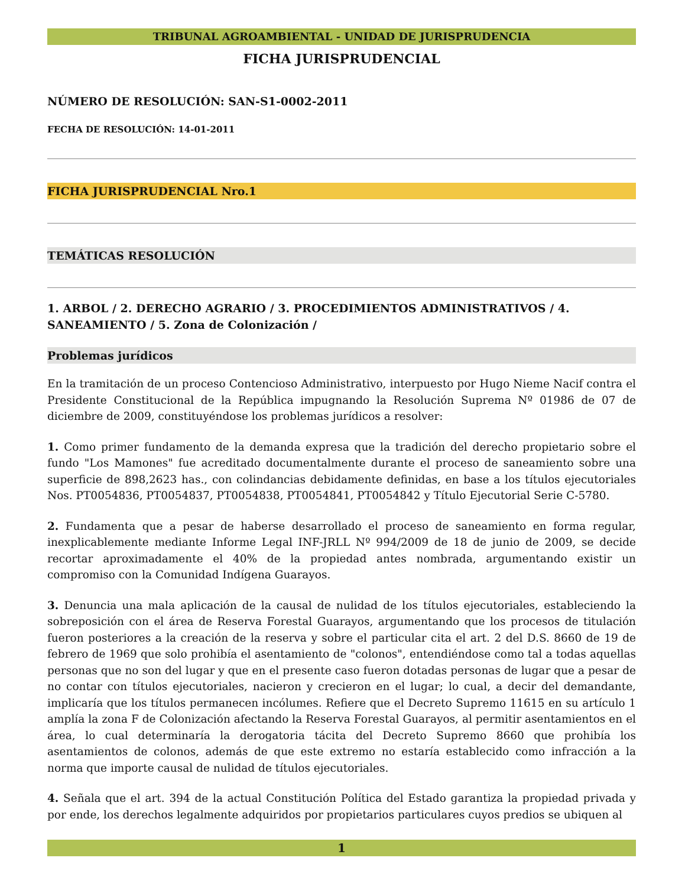TRIBUNAL AGROAMBIENTAL - UNIDAD DE JURISPRUDENCIA
FICHA JURISPRUDENCIAL
NÚMERO DE RESOLUCIÓN: SAN-S1-0002-2011
FECHA DE RESOLUCIÓN: 14-01-2011
FICHA JURISPRUDENCIAL Nro.1
TEMÁTICAS RESOLUCIÓN
1. ARBOL / 2. DERECHO AGRARIO / 3. PROCEDIMIENTOS ADMINISTRATIVOS / 4. SANEAMIENTO / 5. Zona de Colonización /
Problemas jurídicos
En la tramitación de un proceso Contencioso Administrativo, interpuesto por Hugo Nieme Nacif contra el Presidente Constitucional de la República impugnando la Resolución Suprema Nº 01986 de 07 de diciembre de 2009, constituyéndose los problemas jurídicos a resolver:
1. Como primer fundamento de la demanda expresa que la tradición del derecho propietario sobre el fundo "Los Mamones" fue acreditado documentalmente durante el proceso de saneamiento sobre una superficie de 898,2623 has., con colindancias debidamente definidas, en base a los títulos ejecutoriales Nos. PT0054836, PT0054837, PT0054838, PT0054841, PT0054842 y Título Ejecutorial Serie C-5780.
2. Fundamenta que a pesar de haberse desarrollado el proceso de saneamiento en forma regular, inexplicablemente mediante Informe Legal INF-JRLL Nº 994/2009 de 18 de junio de 2009, se decide recortar aproximadamente el 40% de la propiedad antes nombrada, argumentando existir un compromiso con la Comunidad Indígena Guarayos.
3. Denuncia una mala aplicación de la causal de nulidad de los títulos ejecutoriales, estableciendo la sobreposición con el área de Reserva Forestal Guarayos, argumentando que los procesos de titulación fueron posteriores a la creación de la reserva y sobre el particular cita el art. 2 del D.S. 8660 de 19 de febrero de 1969 que solo prohibía el asentamiento de "colonos", entendiéndose como tal a todas aquellas personas que no son del lugar y que en el presente caso fueron dotadas personas de lugar que a pesar de no contar con títulos ejecutoriales, nacieron y crecieron en el lugar; lo cual, a decir del demandante, implicaría que los títulos permanecen incólumes. Refiere que el Decreto Supremo 11615 en su artículo 1 amplía la zona F de Colonización afectando la Reserva Forestal Guarayos, al permitir asentamientos en el área, lo cual determinaría la derogatoria tácita del Decreto Supremo 8660 que prohibía los asentamientos de colonos, además de que este extremo no estaría establecido como infracción a la norma que importe causal de nulidad de títulos ejecutoriales.
4. Señala que el art. 394 de la actual Constitución Política del Estado garantiza la propiedad privada y por ende, los derechos legalmente adquiridos por propietarios particulares cuyos predios se ubiquen al
1